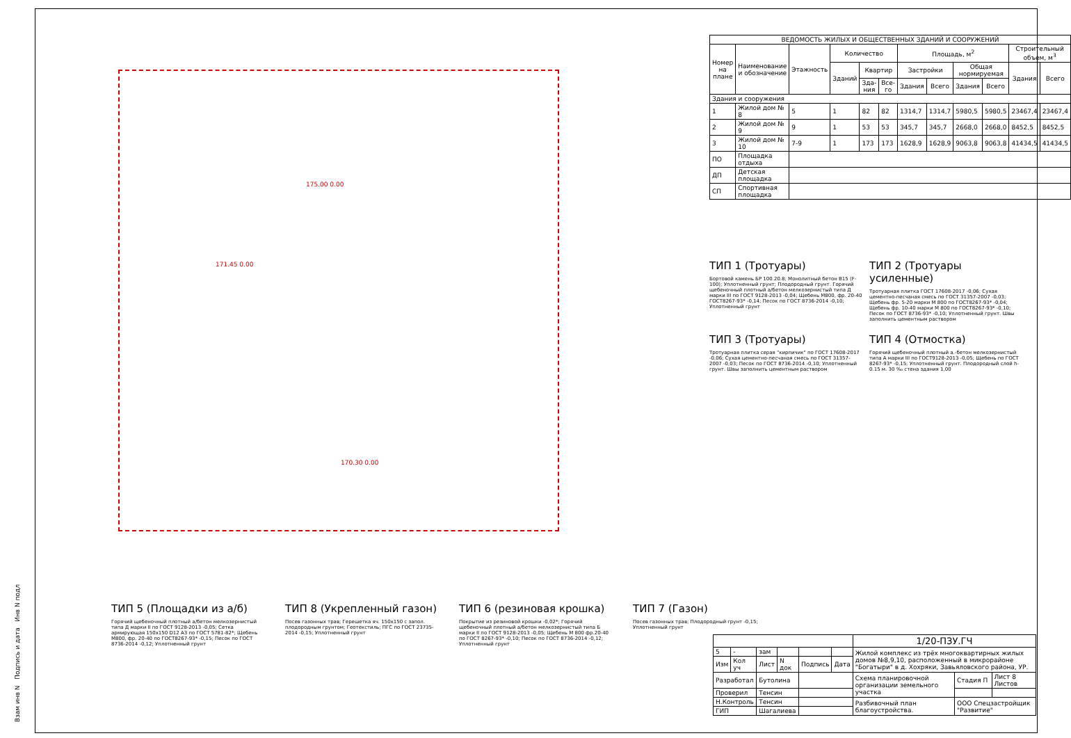175.00 0.00
171.45 0.00
170.30 0.00
| ВЕДОМОСТЬ ЖИЛЫХ И ОБЩЕСТВЕННЫХ ЗДАНИЙ И СООРУЖЕНИЙ | | | | | | | | | | | |
| --- | --- | --- | --- | --- | --- | --- | --- | --- | --- | --- | --- |
| Номер на плане | Наименование и обозначение | Этажность | Количество | | | Площадь, м<sup>2</sup> | | | | Строительный объем, м<sup>3</sup> | |
| | | | Зданий | Квартир | | Застройки | | Общая нормируемая | | Здания | Всего |
| | | | | Зда-ния | Все-го | Здания | Всего | Здания | Всего | | |
| Здания и сооружения | | | | | | | | | | | |
| 1 | Жилой дом № 8 | 5 | 1 | 82 | 82 | 1314,7 | 1314,7 | 5980,5 | 5980,5 | 23467,4 | 23467,4 |
| 2 | Жилой дом № 9 | 9 | 1 | 53 | 53 | 345,7 | 345,7 | 2668,0 | 2668,0 | 8452,5 | 8452,5 |
| 3 | Жилой дом № 10 | 7-9 | 1 | 173 | 173 | 1628,9 | 1628,9 | 9063,8 | 9063,8 | 41434,5 | 41434,5 |
| ПО | Площадка отдыха | | | | | | | | | | |
| ДП | Детская площадка | | | | | | | | | | |
| СП | Спортивная площадка | | | | | | | | | | |
ТИП 1 (Тротуары)
Бортовой камень БР 100.20.8; Монолитный бетон B15 (F-100); Уплотненный грунт; Плодородный грунт. Горячий щебеночный плотный а/бетон мелкозернистый типа Д марки III по ГОСТ 9128-2013 -0,04; Щебень М800, фр. 20-40 ГОСТ8267-93* -0,14; Песок по ГОСТ 8736-2014 -0,10; Уплотненный грунт
ТИП 2 (Тротуары усиленные)
Тротуарная плитка ГОСТ 17608-2017 -0,06; Сухая цементно-песчаная смесь по ГОСТ 31357-2007 -0,03; Щебень фр. 5-20 марки М 800 по ГОСТ8267-93* -0,04; Щебень фр. 10-40 марки М 800 по ГОСТ8267-93* -0,10; Песок по ГОСТ 8736-93* -0,10; Уплотненный грунт. Швы заполнить цементным раствором
ТИП 3 (Тротуары)
Тротуарная плитка серая "кирпичик" по ГОСТ 17608-2017 -0,06; Сухая цементно-песчаная смесь по ГОСТ 31357-2007 -0,03; Песок по ГОСТ 8736-2014 -0,10; Уплотненный грунт. Швы заполнить цементным раствором
ТИП 4 (Отмостка)
Горячий щебеночный плотный а.-бетон мелкозернистый типа А марки III по ГОСТ9128-2013 -0,05; Щебень по ГОСТ 8267-93* -0,15; Уплотненный грунт. Плодородный слой h-0.15 м. 30 ‰ стена здания 1,00
ТИП 5 (Площадки из а/б)
Горячий щебеночный плотный а/бетон мелкозернистый типа Д марки II по ГОСТ 9128-2013 -0,05; Сетка армирующая 150х150 D12 A3 по ГОСТ 5781-82*; Щебень М800, фр. 20-40 по ГОСТ8267-93* -0,15; Песок по ГОСТ 8736-2014 -0,12; Уплотненный грунт
ТИП 8 (Укрепленный газон)
Посев газонных трав; Герешетка яч. 150х150 с запол. плодородным грунтом; Геотекстиль; ПГС по ГОСТ 23735-2014 -0,15; Уплотненный грунт
ТИП 6 (резиновая крошка)
Покрытие из резиновой крошки -0,02*; Горячий щебеночный плотный а/бетон мелкозернистый типа Б марки II по ГОСТ 9128-2013 -0,05; Щебень М 800 фр.20-40 по ГОСТ 8267-93* -0,10; Песок по ГОСТ 8736-2014 -0,12; Уплотненный грунт
ТИП 7 (Газон)
Посев газонных трав; Плодородный грунт -0,15; Уплотненный грунт
| | | | | | | 1/20-ПЗУ.ГЧ | | |
| 5 | - | зам | | | | Жилой комплекс из трёх многоквартирных жилых домов №8,9,10, расположенный в микрорайоне "Богатыри" в д. Хохряки, Завьяловского района, УР. | | |
| Изм | Кол уч | Лист | N док | Подпись | Дата | | | |
| Разработал | | Бутолина | | | | Схема планировочной организации земельного участка | Стадия П | Лист 8 Листов |
| Проверил | | Тенсин | | | | | | |
| Н.Контроль | | Тенсин | | | | Разбивочный план благоустройства. | ООО Спецзастройщик "Развитие" | |
| ГИП | | Шагалиева | | | | | | |
Взам инв N Подпись и дата Инв N подл